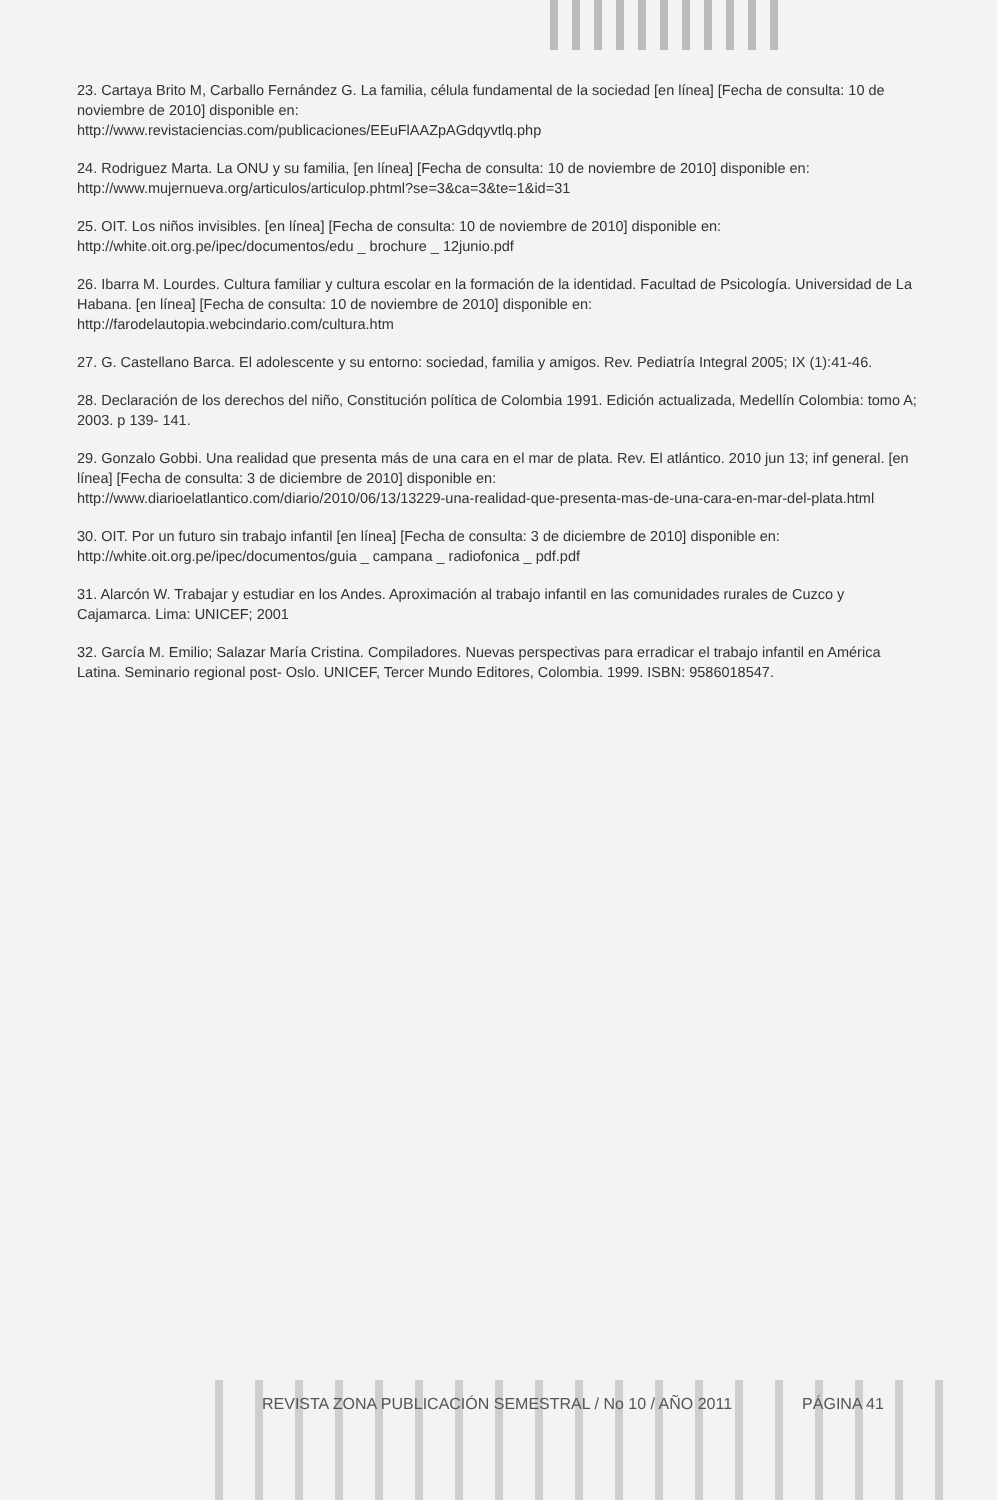23. Cartaya Brito M, Carballo Fernández G. La familia, célula fundamental de la sociedad [en línea] [Fecha de consulta: 10 de noviembre de 2010] disponible en:
http://www.revistaciencias.com/publicaciones/EEuFlAAZpAGdqyvtlq.php
24. Rodriguez Marta. La ONU y su familia, [en línea] [Fecha de consulta: 10 de noviembre de 2010] disponible en:
http://www.mujernueva.org/articulos/articulop.phtml?se=3&ca=3&te=1&id=31
25. OIT. Los niños invisibles. [en línea] [Fecha de consulta: 10 de noviembre de 2010] disponible en:
http://white.oit.org.pe/ipec/documentos/edu _ brochure _ 12junio.pdf
26. Ibarra M. Lourdes. Cultura familiar y cultura escolar en la formación de la identidad. Facultad de Psicología. Universidad de La Habana. [en línea] [Fecha de consulta: 10 de noviembre de 2010] disponible en:
http://farodelautopia.webcindario.com/cultura.htm
27. G. Castellano Barca. El adolescente y su entorno: sociedad, familia y amigos. Rev. Pediatría Integral 2005; IX (1):41-46.
28. Declaración de los derechos del niño, Constitución política de Colombia 1991. Edición actualizada, Medellín Colombia: tomo A; 2003. p 139- 141.
29. Gonzalo Gobbi. Una realidad que presenta más de una cara en el mar de plata. Rev. El atlántico. 2010 jun 13; inf general. [en línea] [Fecha de consulta: 3 de diciembre de 2010] disponible en:
http://www.diarioelatlantico.com/diario/2010/06/13/13229-una-realidad-que-presenta-mas-de-una-cara-en-mar-del-plata.html
30. OIT. Por un futuro sin trabajo infantil [en línea] [Fecha de consulta: 3 de diciembre de 2010] disponible en:
http://white.oit.org.pe/ipec/documentos/guia _ campana _ radiofonica _ pdf.pdf
31. Alarcón W. Trabajar y estudiar en los Andes. Aproximación al trabajo infantil en las comunidades rurales de Cuzco y Cajamarca. Lima: UNICEF; 2001
32. García M. Emilio; Salazar María Cristina. Compiladores. Nuevas perspectivas para erradicar el trabajo infantil en América Latina. Seminario regional post- Oslo. UNICEF, Tercer Mundo Editores, Colombia. 1999. ISBN: 9586018547.
REVISTA ZONA PUBLICACIÓN SEMESTRAL / No 10 / AÑO 2011 PÁGINA 41